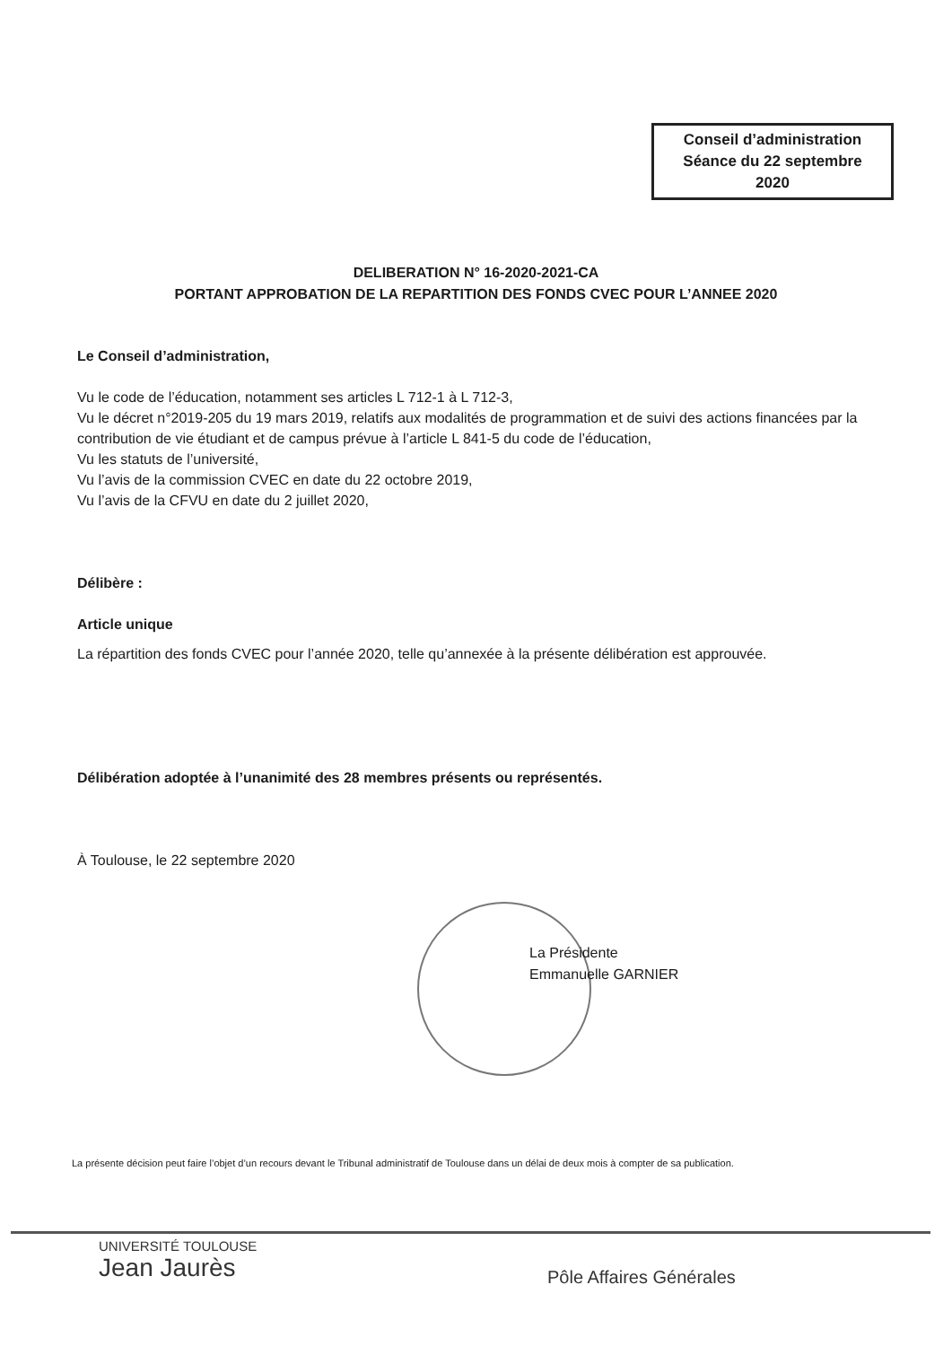Conseil d’administration
Séance du 22 septembre
2020
DELIBERATION N° 16-2020-2021-CA
PORTANT APPROBATION DE LA REPARTITION DES FONDS CVEC POUR L’ANNEE 2020
Le Conseil d’administration,
Vu le code de l’éducation, notamment ses articles L 712-1 à L 712-3,
Vu le décret n°2019-205 du 19 mars 2019, relatifs aux modalités de programmation et de suivi des actions financées par la contribution de vie étudiant et de campus prévue à l’article L 841-5 du code de l’éducation,
Vu les statuts de l’université,
Vu l’avis de la commission CVEC en date du 22 octobre 2019,
Vu l’avis de la CFVU en date du 2 juillet 2020,
Délibère :
Article unique
La répartition des fonds CVEC pour l’année 2020, telle qu’annexée à la présente délibération est approuvée.
Délibération adoptée à l’unanimité des 28 membres présents ou représentés.
À Toulouse, le 22 septembre 2020
La Présidente
Emmanuelle GARNIER
La présente décision peut faire l’objet d’un recours devant le Tribunal administratif de Toulouse dans un délai de deux mois à compter de sa publication.
UNIVERSITÉ TOULOUSE
Jean Jaurès
Pôle Affaires Générales